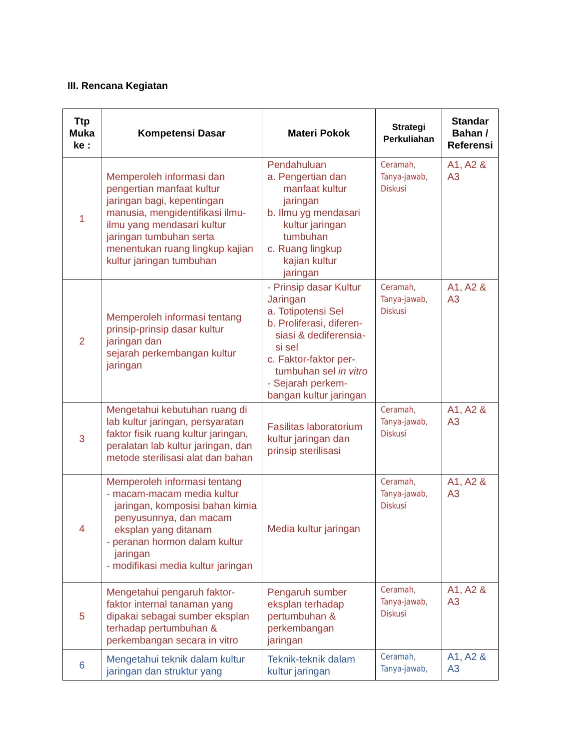III. Rencana Kegiatan
| Ttp Muka ke : | Kompetensi Dasar | Materi Pokok | Strategi Perkuliahan | Standar Bahan / Referensi |
| --- | --- | --- | --- | --- |
| 1 | Memperoleh informasi dan pengertian manfaat kultur jaringan bagi, kepentingan manusia, mengidentifikasi ilmu-ilmu yang mendasari kultur jaringan tumbuhan serta menentukan ruang lingkup kajian kultur jaringan tumbuhan | Pendahuluan a. Pengertian dan manfaat kultur jaringan b. Ilmu yg mendasari kultur jaringan tumbuhan c. Ruang lingkup kajian kultur jaringan | Ceramah, Tanya-jawab, Diskusi | A1, A2 & A3 |
| 2 | Memperoleh informasi tentang prinsip-prinsip dasar kultur jaringan dan sejarah perkembangan kultur jaringan | - Prinsip dasar Kultur Jaringan a. Totipotensi Sel b. Proliferasi, diferen-siasi & dediferensia-si sel c. Faktor-faktor per-tumbuhan sel in vitro - Sejarah perkem-bangan kultur jaringan | Ceramah, Tanya-jawab, Diskusi | A1, A2 & A3 |
| 3 | Mengetahui kebutuhan ruang di lab kultur jaringan, persyaratan faktor fisik ruang kultur jaringan, peralatan lab kultur jaringan, dan metode sterilisasi alat dan bahan | Fasilitas laboratorium kultur jaringan dan prinsip sterilisasi | Ceramah, Tanya-jawab, Diskusi | A1, A2 & A3 |
| 4 | Memperoleh informasi tentang - macam-macam media kultur jaringan, komposisi bahan kimia penyusunnya, dan macam eksplan yang ditanam - peranan hormon dalam kultur jaringan - modifikasi media kultur jaringan | Media kultur jaringan | Ceramah, Tanya-jawab, Diskusi | A1, A2 & A3 |
| 5 | Mengetahui pengaruh faktor-faktor internal tanaman yang dipakai sebagai sumber eksplan terhadap pertumbuhan & perkembangan secara in vitro | Pengaruh sumber eksplan terhadap pertumbuhan & perkembangan jaringan | Ceramah, Tanya-jawab, Diskusi | A1, A2 & A3 |
| 6 | Mengetahui teknik dalam kultur jaringan dan struktur yang | Teknik-teknik dalam kultur jaringan | Ceramah, Tanya-jawab, | A1, A2 & A3 |